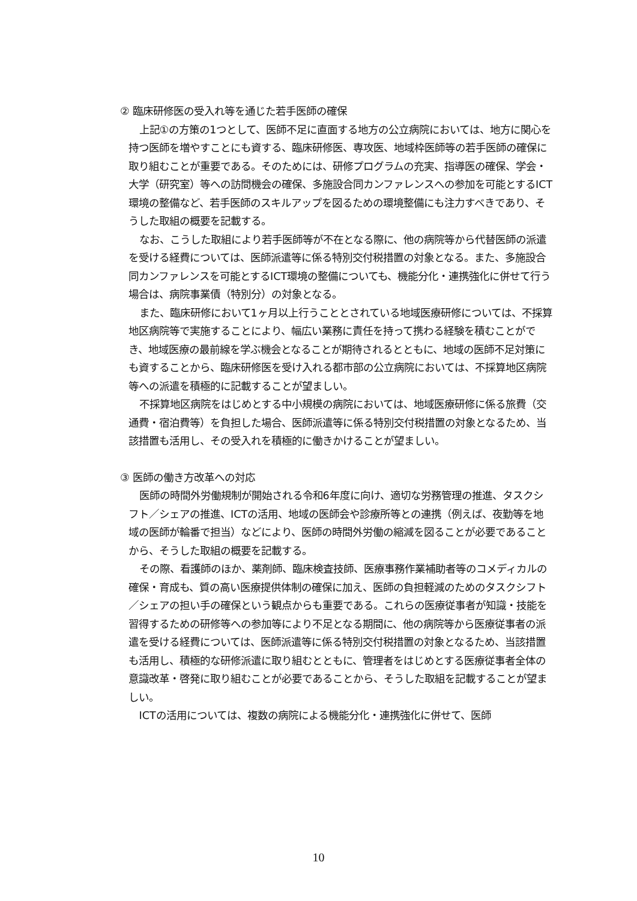② 臨床研修医の受入れ等を通じた若手医師の確保
上記①の方策の1つとして、医師不足に直面する地方の公立病院においては、地方に関心を持つ医師を増やすことにも資する、臨床研修医、専攻医、地域枠医師等の若手医師の確保に取り組むことが重要である。そのためには、研修プログラムの充実、指導医の確保、学会・大学（研究室）等への訪問機会の確保、多施設合同カンファレンスへの参加を可能とするICT環境の整備など、若手医師のスキルアップを図るための環境整備にも注力すべきであり、そうした取組の概要を記載する。
なお、こうした取組により若手医師等が不在となる際に、他の病院等から代替医師の派遣を受ける経費については、医師派遣等に係る特別交付税措置の対象となる。また、多施設合同カンファレンスを可能とするICT環境の整備についても、機能分化・連携強化に併せて行う場合は、病院事業債（特別分）の対象となる。
また、臨床研修において1ヶ月以上行うこととされている地域医療研修については、不採算地区病院等で実施することにより、幅広い業務に責任を持って携わる経験を積むことができ、地域医療の最前線を学ぶ機会となることが期待されるとともに、地域の医師不足対策にも資することから、臨床研修医を受け入れる都市部の公立病院においては、不採算地区病院等への派遣を積極的に記載することが望ましい。
不採算地区病院をはじめとする中小規模の病院においては、地域医療研修に係る旅費（交通費・宿泊費等）を負担した場合、医師派遣等に係る特別交付税措置の対象となるため、当該措置も活用し、その受入れを積極的に働きかけることが望ましい。
③ 医師の働き方改革への対応
医師の時間外労働規制が開始される令和6年度に向け、適切な労務管理の推進、タスクシフト／シェアの推進、ICTの活用、地域の医師会や診療所等との連携（例えば、夜勤等を地域の医師が輪番で担当）などにより、医師の時間外労働の縮減を図ることが必要であることから、そうした取組の概要を記載する。
その際、看護師のほか、薬剤師、臨床検査技師、医療事務作業補助者等のコメディカルの確保・育成も、質の高い医療提供体制の確保に加え、医師の負担軽減のためのタスクシフト／シェアの担い手の確保という観点からも重要である。これらの医療従事者が知識・技能を習得するための研修等への参加等により不足となる期間に、他の病院等から医療従事者の派遣を受ける経費については、医師派遣等に係る特別交付税措置の対象となるため、当該措置も活用し、積極的な研修派遣に取り組むとともに、管理者をはじめとする医療従事者全体の意識改革・啓発に取り組むことが必要であることから、そうした取組を記載することが望ましい。
ICTの活用については、複数の病院による機能分化・連携強化に併せて、医師
10